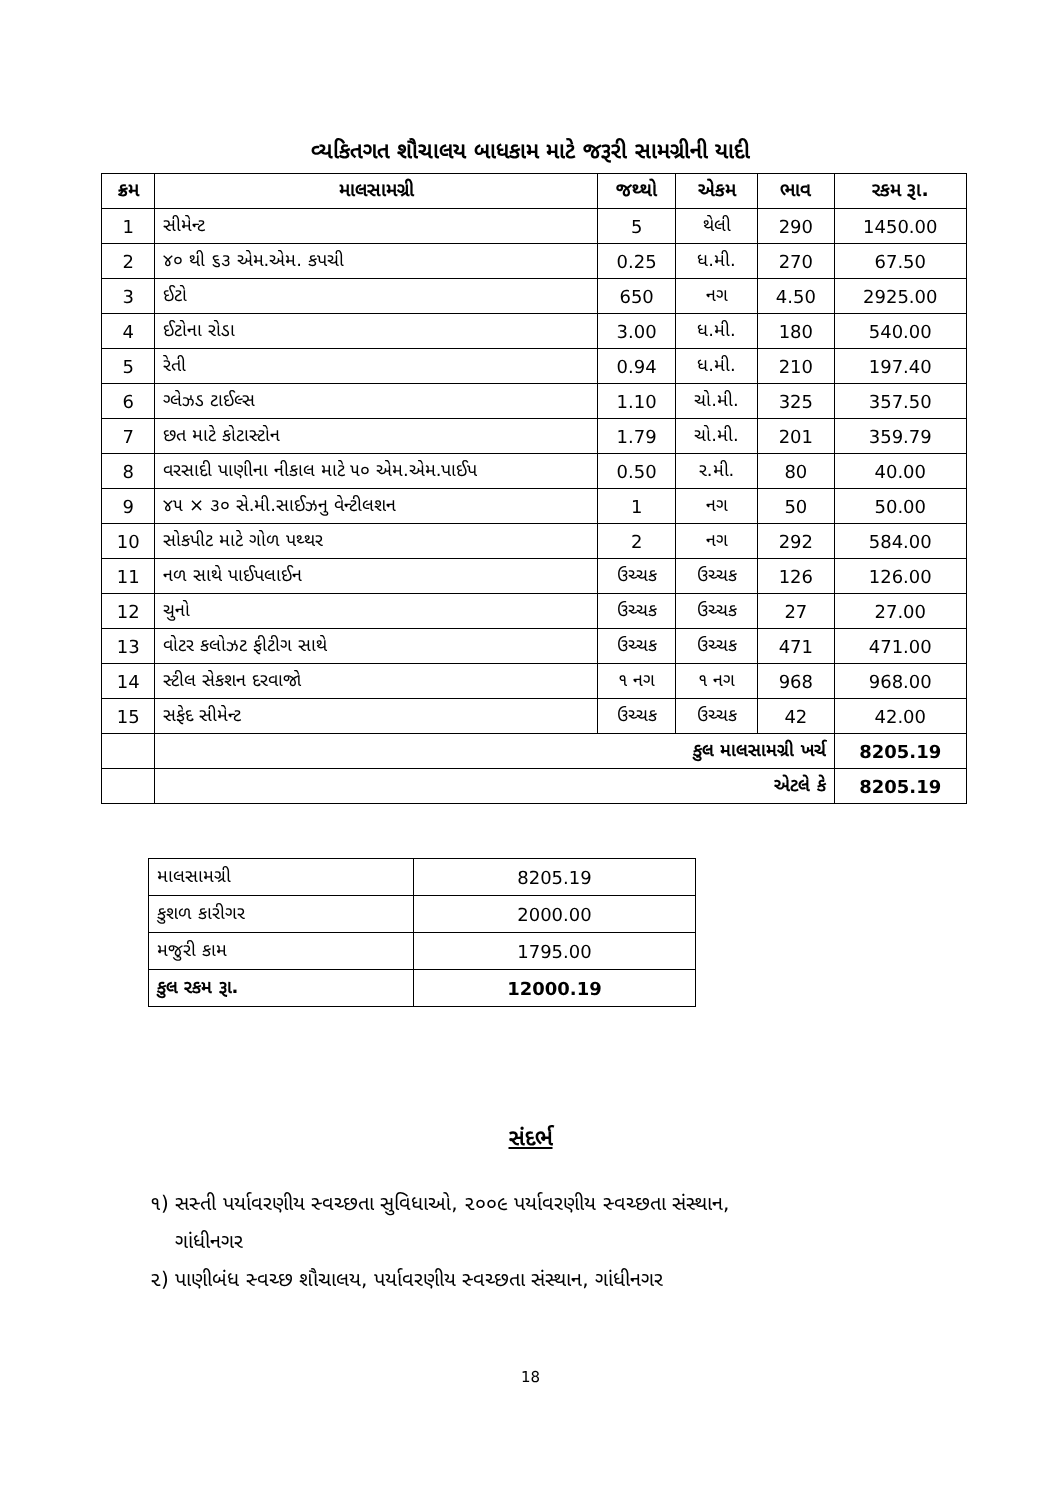વ્યકિતગત શૌચાલય બાધકામ માટે જરૂરી સામગ્રીની યાદી
| ક્રમ | માલસામગ્રી | જથ્થો | એકમ | ભાવ | રકમ રૂા. |
| --- | --- | --- | --- | --- | --- |
| 1 | સીમેન્ટ | 5 | થેલી | 290 | 1450.00 |
| 2 | ૪૦ થી ૬૩ એમ.એમ. કપચી | 0.25 | ધ.મી. | 270 | 67.50 |
| 3 | ઈટો | 650 | નગ | 4.50 | 2925.00 |
| 4 | ઈટોના રોડા | 3.00 | ધ.મી. | 180 | 540.00 |
| 5 | રેતી | 0.94 | ધ.મી. | 210 | 197.40 |
| 6 | ગ્લેઝડ ટાઈલ્સ | 1.10 | ચો.મી. | 325 | 357.50 |
| 7 | છત માટે કોટાસ્ટોન | 1.79 | ચો.મી. | 201 | 359.79 |
| 8 | વરસાદી પાણીના નીકાલ માટે ૫૦ એમ.એમ.પાઈપ | 0.50 | ર.મી. | 80 | 40.00 |
| 9 | ૪૫ × ૩૦ સે.મી.સાઈઝનુ વેન્ટીલશન | 1 | નગ | 50 | 50.00 |
| 10 | સોકપીટ માટે ગોળ પથ્થર | 2 | નગ | 292 | 584.00 |
| 11 | નળ સાથે પાઈપલાઈન | ઉચ્ચક | ઉચ્ચક | 126 | 126.00 |
| 12 | ચુનો | ઉચ્ચક | ઉચ્ચક | 27 | 27.00 |
| 13 | વોટર કલોઝટ ફીટીગ સાથે | ઉચ્ચક | ઉચ્ચક | 471 | 471.00 |
| 14 | સ્ટીલ સેકશન દરવાજો | ૧ નગ | ૧ નગ | 968 | 968.00 |
| 15 | સફેદ સીમેન્ટ | ઉચ્ચક | ઉચ્ચક | 42 | 42.00 |
| | કુલ માલસામગ્રી ખર્ચ | | | | 8205.19 |
| | એટલે કે | | | | 8205.19 |
| માલસામગ્રી | 8205.19 |
| કુશળ કારીગર | 2000.00 |
| મજુરી કામ | 1795.00 |
| કુલ રકમ રૂા. | 12000.19 |
સંદર્ભ
૧) સસ્તી પર્યાવરણીય સ્વચ્છતા સુવિધાઓ, ૨૦૦૯ પર્યાવરણીય સ્વચ્છતા સંસ્થાન,
ગાંધીનગર
૨) પાણીબંધ સ્વચ્છ શૌચાલય, પર્યાવરણીય સ્વચ્છતા સંસ્થાન, ગાંધીનગર
18